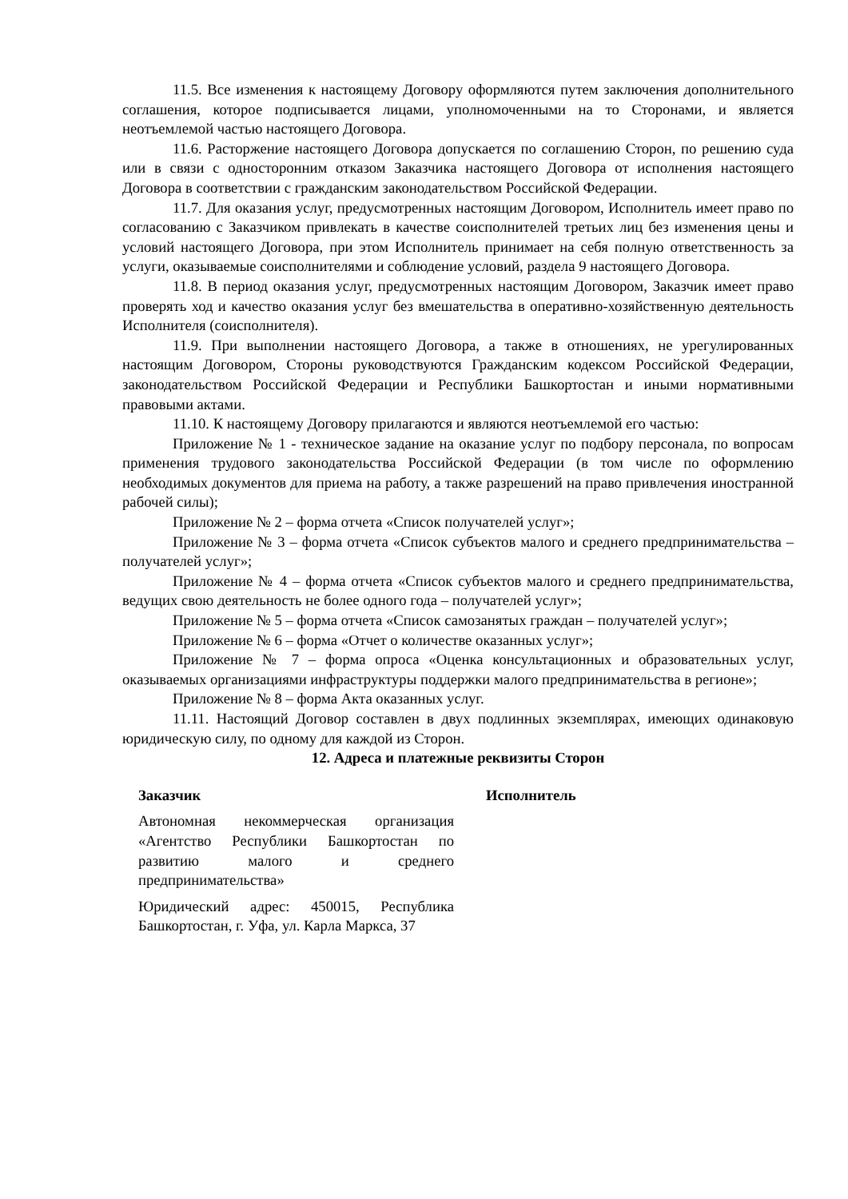11.5. Все изменения к настоящему Договору оформляются путем заключения дополнительного соглашения, которое подписывается лицами, уполномоченными на то Сторонами, и является неотъемлемой частью настоящего Договора.
11.6. Расторжение настоящего Договора допускается по соглашению Сторон, по решению суда или в связи с односторонним отказом Заказчика настоящего Договора от исполнения настоящего Договора в соответствии с гражданским законодательством Российской Федерации.
11.7. Для оказания услуг, предусмотренных настоящим Договором, Исполнитель имеет право по согласованию с Заказчиком привлекать в качестве соисполнителей третьих лиц без изменения цены и условий настоящего Договора, при этом Исполнитель принимает на себя полную ответственность за услуги, оказываемые соисполнителями и соблюдение условий, раздела 9 настоящего Договора.
11.8. В период оказания услуг, предусмотренных настоящим Договором, Заказчик имеет право проверять ход и качество оказания услуг без вмешательства в оперативно-хозяйственную деятельность Исполнителя (соисполнителя).
11.9. При выполнении настоящего Договора, а также в отношениях, не урегулированных настоящим Договором, Стороны руководствуются Гражданским кодексом Российской Федерации, законодательством Российской Федерации и Республики Башкортостан и иными нормативными правовыми актами.
11.10. К настоящему Договору прилагаются и являются неотъемлемой его частью:
Приложение № 1 - техническое задание на оказание услуг по подбору персонала, по вопросам применения трудового законодательства Российской Федерации (в том числе по оформлению необходимых документов для приема на работу, а также разрешений на право привлечения иностранной рабочей силы);
Приложение № 2 – форма отчета «Список получателей услуг»;
Приложение № 3 – форма отчета «Список субъектов малого и среднего предпринимательства – получателей услуг»;
Приложение № 4 – форма отчета «Список субъектов малого и среднего предпринимательства, ведущих свою деятельность не более одного года – получателей услуг»;
Приложение № 5 – форма отчета «Список самозанятых граждан – получателей услуг»;
Приложение № 6 – форма «Отчет о количестве оказанных услуг»;
Приложение № 7 – форма опроса «Оценка консультационных и образовательных услуг, оказываемых организациями инфраструктуры поддержки малого предпринимательства в регионе»;
Приложение № 8 – форма Акта оказанных услуг.
11.11. Настоящий Договор составлен в двух подлинных экземплярах, имеющих одинаковую юридическую силу, по одному для каждой из Сторон.
12. Адреса и платежные реквизиты Сторон
Заказчик
Автономная некоммерческая организация «Агентство Республики Башкортостан по развитию малого и среднего предпринимательства»
Юридический адрес: 450015, Республика Башкортостан, г. Уфа, ул. Карла Маркса, 37
Исполнитель